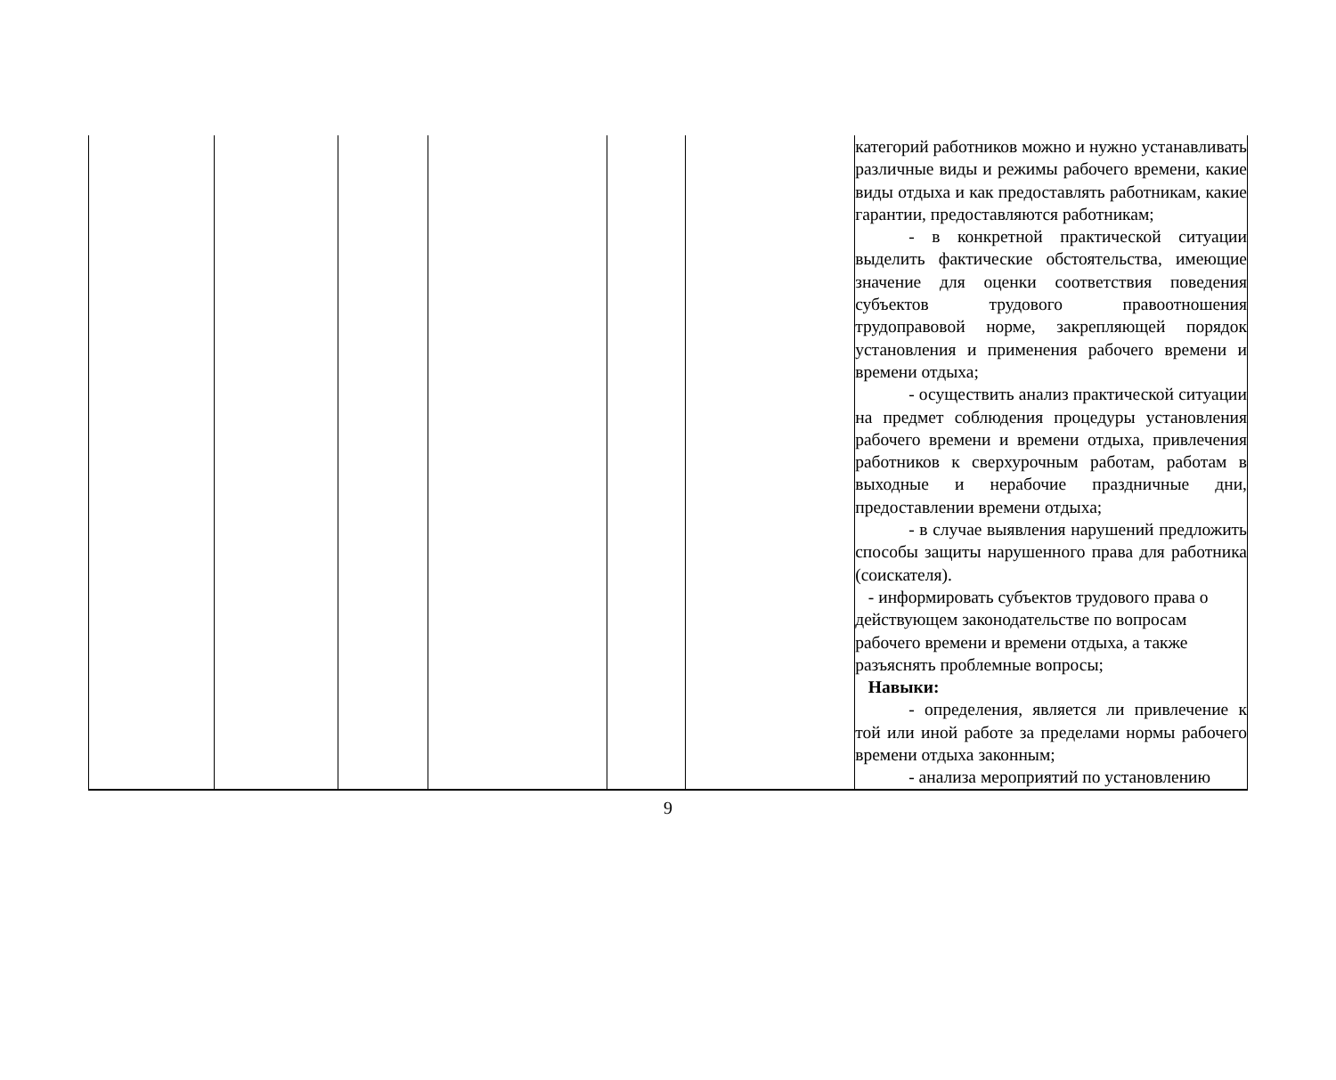| | | | | | | категорий работников можно и нужно устанавливать различные виды и режимы рабочего времени, какие виды отдыха и как предоставлять работникам, какие гарантии, предоставляются работникам; - в конкретной практической ситуации выделить фактические обстоятельства, имеющие значение для оценки соответствия поведения субъектов трудового правоотношения трудоправовой норме, закрепляющей порядок установления и применения рабочего времени и времени отдыха; - осуществить анализ практической ситуации на предмет соблюдения процедуры установления рабочего времени и времени отдыха, привлечения работников к сверхурочным работам, работам в выходные и нерабочие праздничные дни, предоставлении времени отдыха; - в случае выявления нарушений предложить способы защиты нарушенного права для работника (соискателя). - информировать субъектов трудового права о действующем законодательстве по вопросам рабочего времени и времени отдыха, а также разъяснять проблемные вопросы; Навыки: - определения, является ли привлечение к той или иной работе за пределами нормы рабочего времени отдыха законным; - анализа мероприятий по установлению |
9